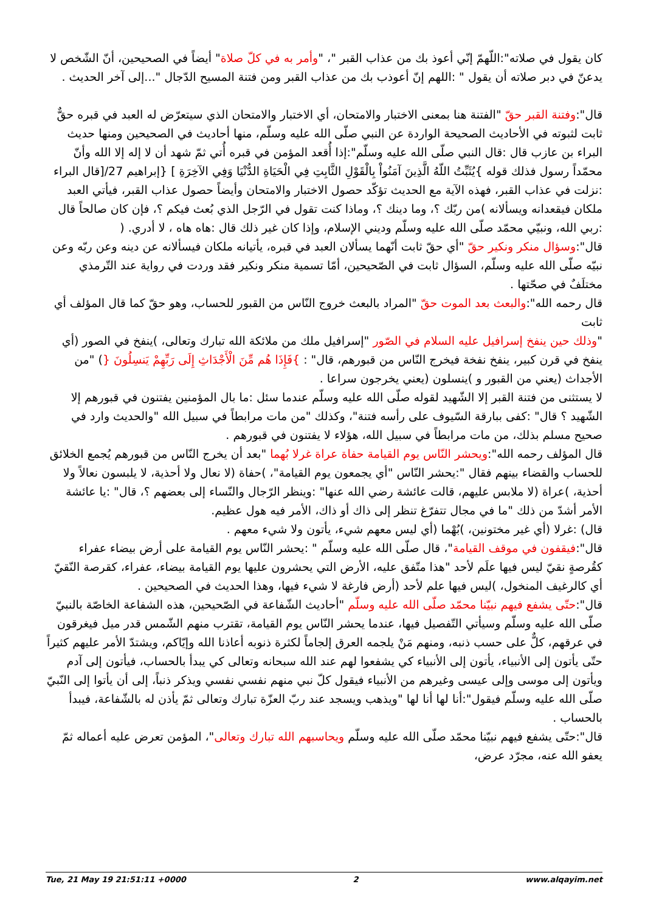كان يقول في صلاته":اللّهمّ إنّي أعوذ بك من عذاب القبر "، "وأمر به في كلّ صلاة" أيضاً في الصحيحين، أنّ الشّخص لا يدعنّ في دبر صلاته أن يقول " :اللهم إنّ أعوذب بك من عذاب القبر ومن فتنة المسيح الدّجال "...إلى آخر الحديث .
قال":وفتنة القبر حقّ "الفتنة هنا بمعنى الاختبار والامتحان، أي الاختبار والامتحان الذي سيتعرّض له العبد في قبره حقٌّ ثابت لثبوته في الأحاديث الصحيحة الواردة عن النبي صلّى الله عليه وسلّم، منها أحاديث في الصحيحين ومنها حديث البراء بن عازب قال :قال النبي صلّى الله عليه وسلّم":إذا أُقعد المؤمن في قبره أُتي ثمّ شهد أن لا إله إلا الله وأنّ محمّداً رسول فذلك قوله }يُثَبِّتُ اللّهُ الَّذِينَ آمَنُواْ بِالْقَوْلِ الثَّابِتِ فِي الْحَيَاةِ الدُّنْيَا وَفِي الآخِرَةِ ] {إبراهيم 27/[قال البراء :نزلت في عذاب القبر، فهذه الآية مع الحديث تؤكّد حصول الاختبار والامتحان وأيضاً حصول عذاب القبر، فيأتي العبد ملكان فيقعدانه ويسألانه )من ربّك ؟، وما دينك ؟، وماذا كنت تقول في الرّجل الذي بُعث فيكم ؟، فإن كان صالحاً قال :ربي الله، ونبيّي محمّد صلّى الله عليه وسلّم وديني الإسلام، وإذا كان غير ذلك قال :هاه هاه ، لا أدري. (
قال":وسؤال منكر ونكير حقّ "أي حقّ ثابت أنّهما يسألان العبد في قبره، يأتيانه ملكان فيسألانه عن دينه وعن ربّه وعن نبيّه صلّى الله عليه وسلّم، السؤال ثابت في الصّحيحين، أمّا تسمية منكر ونكير فقد وردت في رواية عند التّرمذي مختلَفٌ في صحّتها .
قال رحمه الله":والبعث بعد الموت حقّ "المراد بالبعث خروج النّاس من القبور للحساب، وهو حقّ كما قال المؤلف أي ثابت
"وذلك حين ينفخ إسرافيل عليه السلام في الصّور "إسرافيل ملك من ملائكة الله تبارك وتعالى، )ينفخ في الصور (أي ينفخ في قرن كبير، ينفخ نفخة فيخرج النّاس من قبورهم، قال" : }فَإِذَا هُم مِّنَ الْأَجْدَاثِ إِلَى رَبِّهِمْ يَنسِلُونَ {) "من الأجداث (يعني من القبور و )ينسلون (يعني يخرجون سراعا .
لا يستثنى من فتنة القبر إلا الشّهيد لقوله صلّى الله عليه وسلّم عندما سئل :ما بال المؤمنين يفتنون في قبورهم إلا الشّهيد ؟ قال" :كفى ببارقة السّيوف على رأسه فتنة"، وكذلك "من مات مرابطاً في سبيل الله "والحديث وارد في صحيح مسلم بذلك، من مات مرابطاً في سبيل الله، هؤلاء لا يفتنون في قبورهم .
قال المؤلف رحمه الله":ويحشر النّاس يوم القيامة حفاة عراة غرلا بُهما "بعد أن يخرج النّاس من قبورهم يُجمع الخلائق للحساب والقضاء بينهم فقال ":يحشر النّاس "أي يجمعون يوم القيامة"، )حفاة (لا نعال ولا أحذية، لا يلبسون نعالاً ولا أحذية، )عراة (لا ملابس عليهم، قالت عائشة رضي الله عنها" :وينظر الرّجال والنّساء إلى بعضهم ؟، قال" :يا عائشة الأمر أشدّ من ذلك "ما في مجال تتفرّغ تنظر إلى ذاك أو ذاك، الأمر فيه هول عظيم.
قال) :غرلا (أي غير مختونين، )بُهْما (أي ليس معهم شيء، يأتون ولا شيء معهم .
قال":فيقفون في موقف القيامة"، قال صلّى الله عليه وسلّم " :يحشر النّاس يوم القيامة على أرض بيضاء عفراء كقُرصةٍ نقيّ ليس فيها علَم لأحد "هذا متّفق عليه، الأرض التي يحشرون عليها يوم القيامة بيضاء، عفراء، كقرصة النّقيّ أي كالرغيف المنخول، )ليس فيها علم لأحد (أرض فارغة لا شيء فيها، وهذا الحديث في الصحيحين .
قال":حتّى يشفع فيهم نبيّنا محمّد صلّى الله عليه وسلّم "أحاديث الشّفاعة في الصّحيحين، هذه الشفاعة الخاصّة بالنبيّ صلّى الله عليه وسلّم وسيأتي التّفصيل فيها، عندما يحشر النّاس يوم القيامة، تقترب منهم الشّمس قدر ميل فيغرقون في عرقهم، كلٌّ على حسب ذنبه، ومنهم مَنْ يلجمه العرق إلجاماً لكثرة ذنوبه أعاذنا الله وإيّاكم، ويشتدّ الأمر عليهم كثيراً حتّى يأتون إلى الأنبياء، يأتون إلى الأنبياء كي يشفعوا لهم عند الله سبحانه وتعالى كي يبدأ بالحساب، فيأتون إلى آدم ويأتون إلى موسى وإلى عيسى وغيرهم من الأنبياء فيقول كلّ نبي منهم نفسي نفسي ويذكر ذنباً، إلى أن يأتوا إلى النّبيّ صلّى الله عليه وسلّم فيقول":أنا لها أنا لها "ويذهب ويسجد عند ربّ العزّة تبارك وتعالى ثمّ يأذن له بالشّفاعة، فيبدأ بالحساب .
قال":حتّى يشفع فيهم نبيّنا محمّد صلّى الله عليه وسلّم ويحاسبهم الله تبارك وتعالى"، المؤمن تعرض عليه أعماله ثمّ يعفو الله عنه، مجرّد عرض،
Tue, 21 May 19 21:51:11 +0000 2 www.alqayim.net